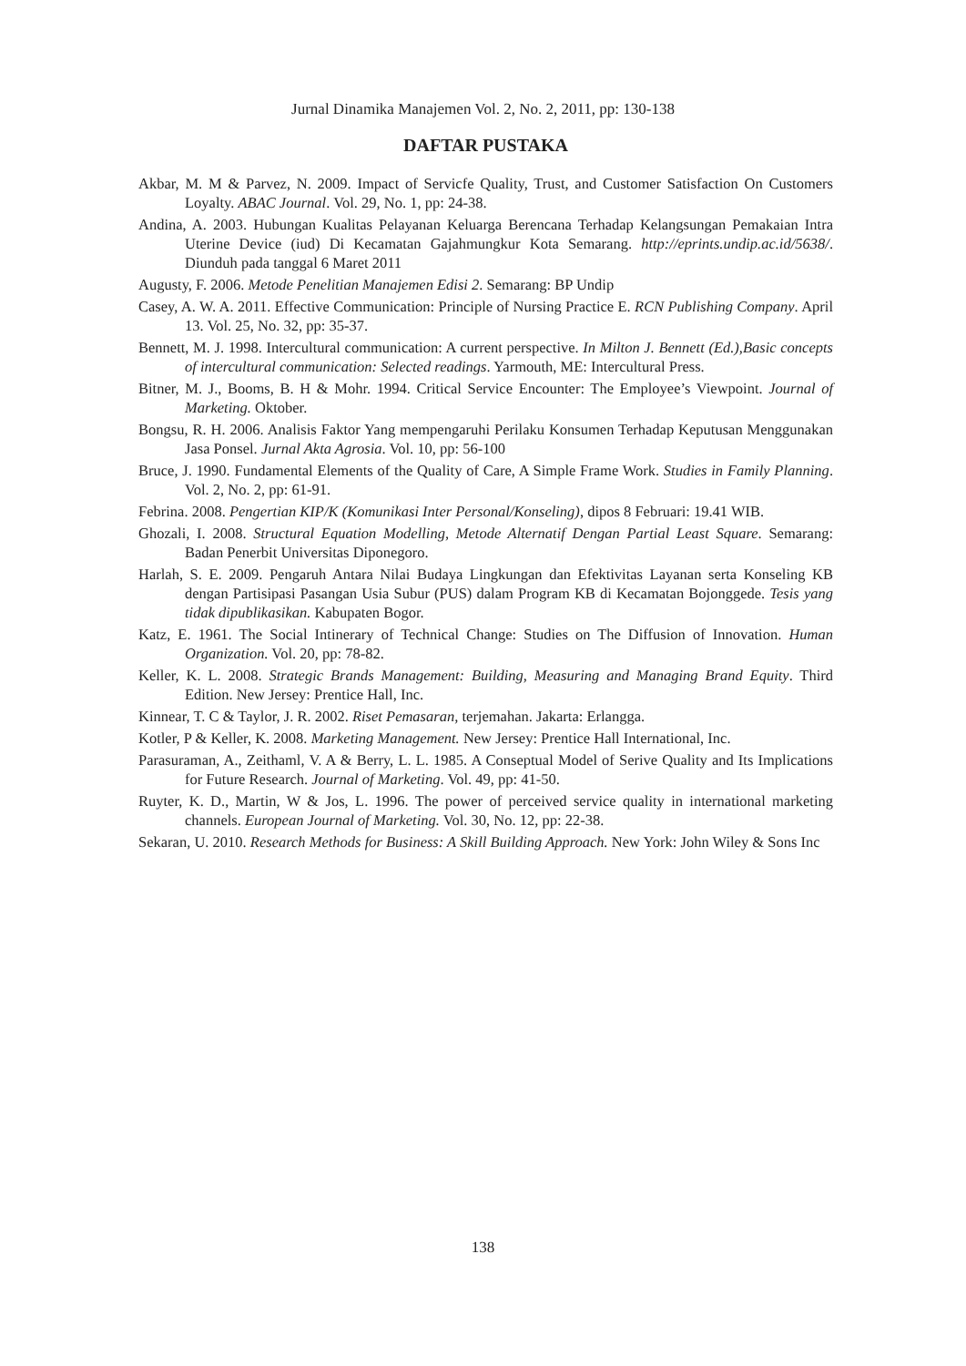Jurnal Dinamika Manajemen Vol. 2, No. 2, 2011, pp: 130-138
DAFTAR PUSTAKA
Akbar, M. M & Parvez, N. 2009. Impact of Servicfe Quality, Trust, and Customer Satisfaction On Customers Loyalty. ABAC Journal. Vol. 29, No. 1, pp: 24-38.
Andina, A. 2003. Hubungan Kualitas Pelayanan Keluarga Berencana Terhadap Kelangsungan Pemakaian Intra Uterine Device (iud) Di Kecamatan Gajahmungkur Kota Semarang. http://eprints.undip.ac.id/5638/. Diunduh pada tanggal 6 Maret 2011
Augusty, F. 2006. Metode Penelitian Manajemen Edisi 2. Semarang: BP Undip
Casey, A. W. A. 2011. Effective Communication: Principle of Nursing Practice E. RCN Publishing Company. April 13. Vol. 25, No. 32, pp: 35-37.
Bennett, M. J. 1998. Intercultural communication: A current perspective. In Milton J. Bennett (Ed.),Basic concepts of intercultural communication: Selected readings. Yarmouth, ME: Intercultural Press.
Bitner, M. J., Booms, B. H & Mohr. 1994. Critical Service Encounter: The Employee’s Viewpoint. Journal of Marketing. Oktober.
Bongsu, R. H. 2006. Analisis Faktor Yang mempengaruhi Perilaku Konsumen Terhadap Keputusan Menggunakan Jasa Ponsel. Jurnal Akta Agrosia. Vol. 10, pp: 56-100
Bruce, J. 1990. Fundamental Elements of the Quality of Care, A Simple Frame Work. Studies in Family Planning. Vol. 2, No. 2, pp: 61-91.
Febrina. 2008. Pengertian KIP/K (Komunikasi Inter Personal/Konseling), dipos 8 Februari: 19.41 WIB.
Ghozali, I. 2008. Structural Equation Modelling, Metode Alternatif Dengan Partial Least Square. Semarang: Badan Penerbit Universitas Diponegoro.
Harlah, S. E. 2009. Pengaruh Antara Nilai Budaya Lingkungan dan Efektivitas Layanan serta Konseling KB dengan Partisipasi Pasangan Usia Subur (PUS) dalam Program KB di Kecamatan Bojonggede. Tesis yang tidak dipublikasikan. Kabupaten Bogor.
Katz, E. 1961. The Social Intinerary of Technical Change: Studies on The Diffusion of Innovation. Human Organization. Vol. 20, pp: 78-82.
Keller, K. L. 2008. Strategic Brands Management: Building, Measuring and Managing Brand Equity. Third Edition. New Jersey: Prentice Hall, Inc.
Kinnear, T. C & Taylor, J. R. 2002. Riset Pemasaran, terjemahan. Jakarta: Erlangga.
Kotler, P & Keller, K. 2008. Marketing Management. New Jersey: Prentice Hall International, Inc.
Parasuraman, A., Zeithaml, V. A & Berry, L. L. 1985. A Conseptual Model of Serive Quality and Its Implications for Future Research. Journal of Marketing. Vol. 49, pp: 41-50.
Ruyter, K. D., Martin, W & Jos, L. 1996. The power of perceived service quality in international marketing channels. European Journal of Marketing. Vol. 30, No. 12, pp: 22-38.
Sekaran, U. 2010. Research Methods for Business: A Skill Building Approach. New York: John Wiley & Sons Inc
138